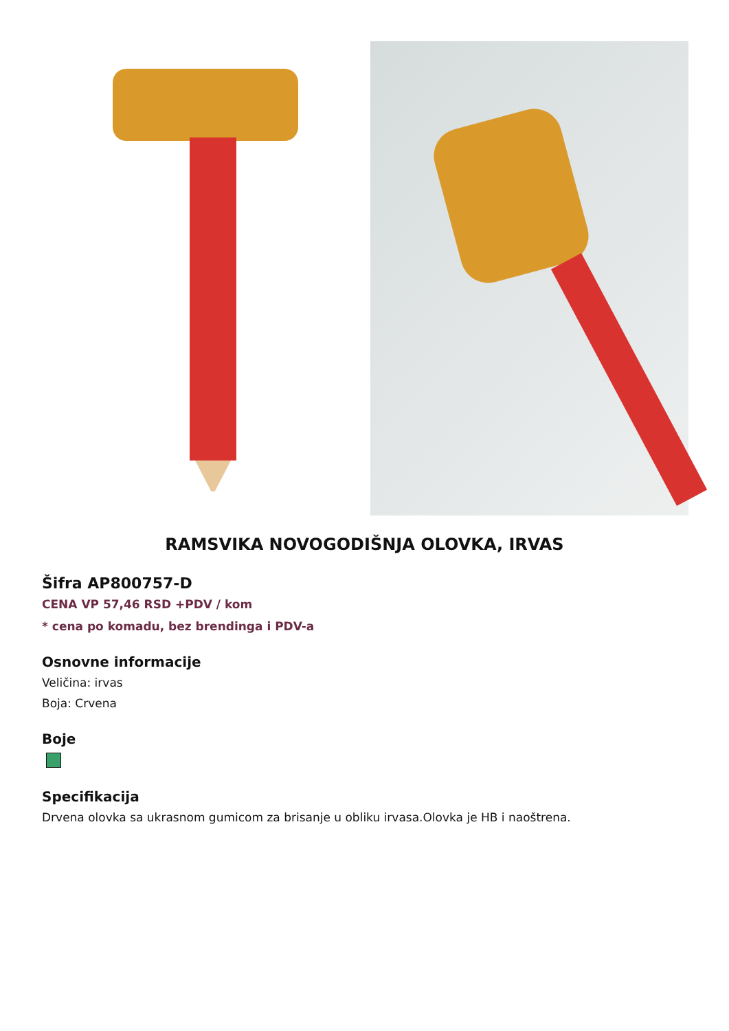RAMSVIKA NOVOGODIŠNJA OLOVKA, IRVAS
Šifra AP800757-D
CENA VP 57,46 RSD +PDV / kom
* cena po komadu, bez brendinga i PDV-a
Osnovne informacije
Veličina: irvas
Boja: Crvena
Boje
Specifikacija
Drvena olovka sa ukrasnom gumicom za brisanje u obliku irvasa.Olovka je HB i naoštrena.